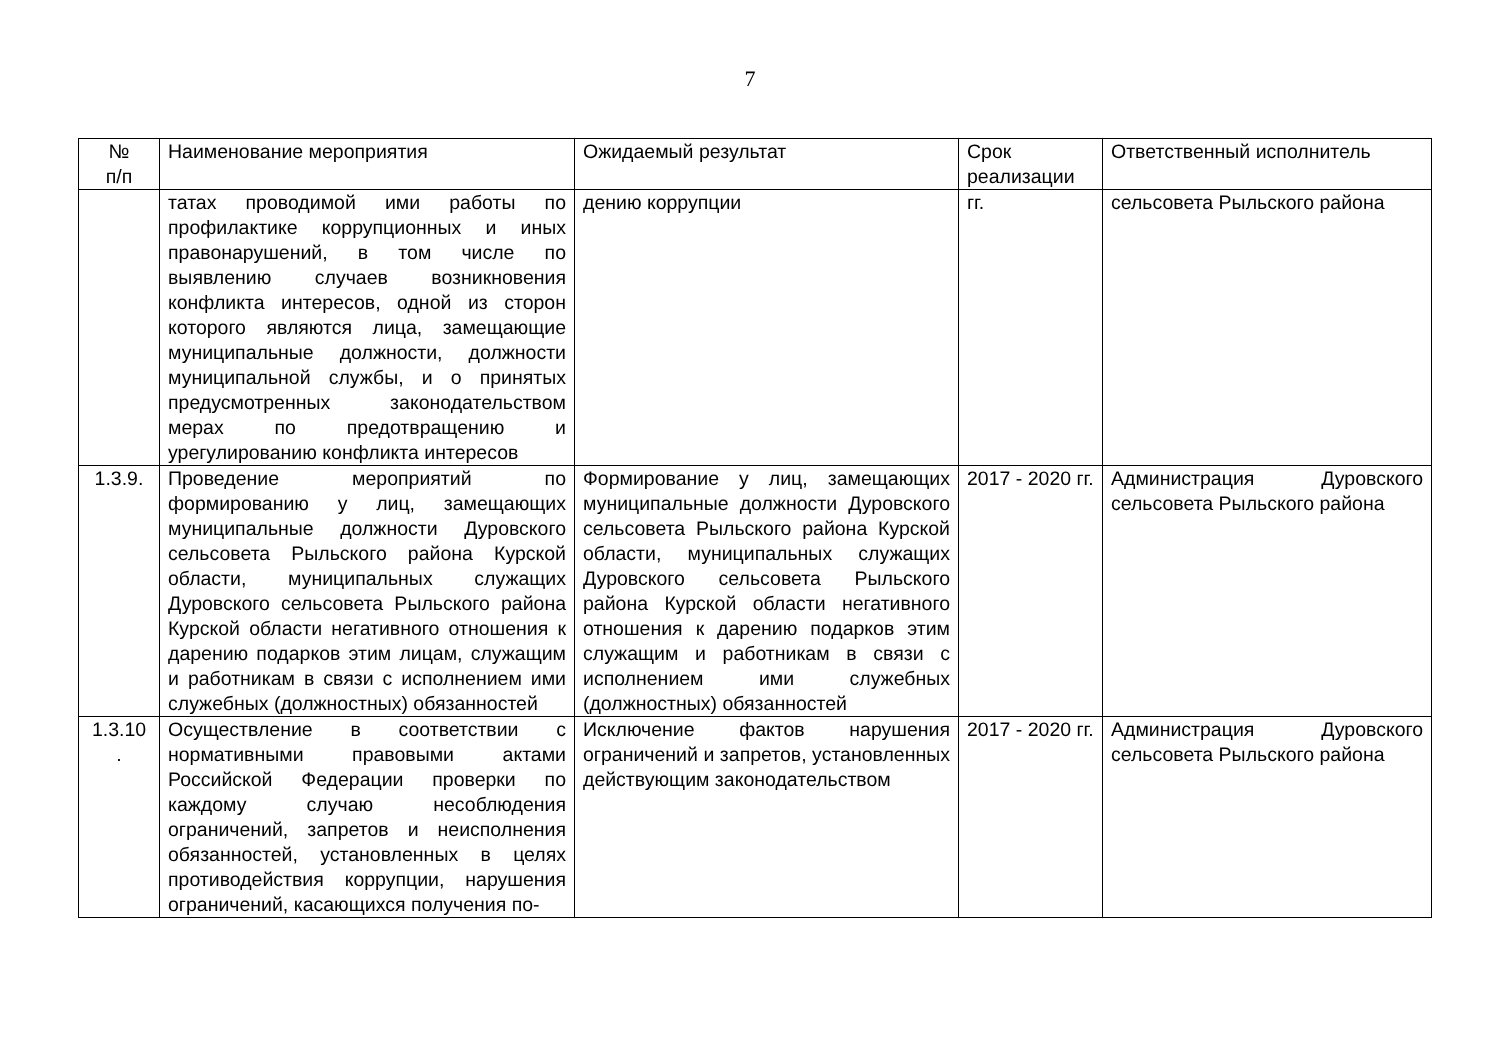7
| № п/п | Наименование мероприятия | Ожидаемый результат | Срок реализации | Ответственный исполнитель |
| --- | --- | --- | --- | --- |
| | татах проводимой ими работы по профилактике коррупционных и иных правонарушений, в том числе по выявлению случаев возникновения конфликта интересов, одной из сторон которого являются лица, замещающие муниципальные должности, должности муниципальной службы, и о принятых предусмотренных законодательством мерах по предотвращению и урегулированию конфликта интересов | дению коррупции | гг. | сельсовета Рыльского района |
| 1.3.9. | Проведение мероприятий по формированию у лиц, замещающих муниципальные должности Дуровского сельсовета Рыльского района Курской области, муниципальных служащих Дуровского сельсовета Рыльского района Курской области негативного отношения к дарению подарков этим лицам, служащим и работникам в связи с исполнением ими служебных (должностных) обязанностей | Формирование у лиц, замещающих муниципальные должности Дуровского сельсовета Рыльского района Курской области, муниципальных служащих Дуровского сельсовета Рыльского района Курской области негативного отношения к дарению подарков этим служащим и работникам в связи с исполнением ими служебных (должностных) обязанностей | 2017 - 2020 гг. | Администрация Дуровского сельсовета Рыльского района |
| 1.3.10 . | Осуществление в соответствии с нормативными правовыми актами Российской Федерации проверки по каждому случаю несоблюдения ограничений, запретов и неисполнения обязанностей, установленных в целях противодействия коррупции, нарушения ограничений, касающихся получения по- | Исключение фактов нарушения ограничений и запретов, установленных действующим законодательством | 2017 - 2020 гг. | Администрация Дуровского сельсовета Рыльского района |